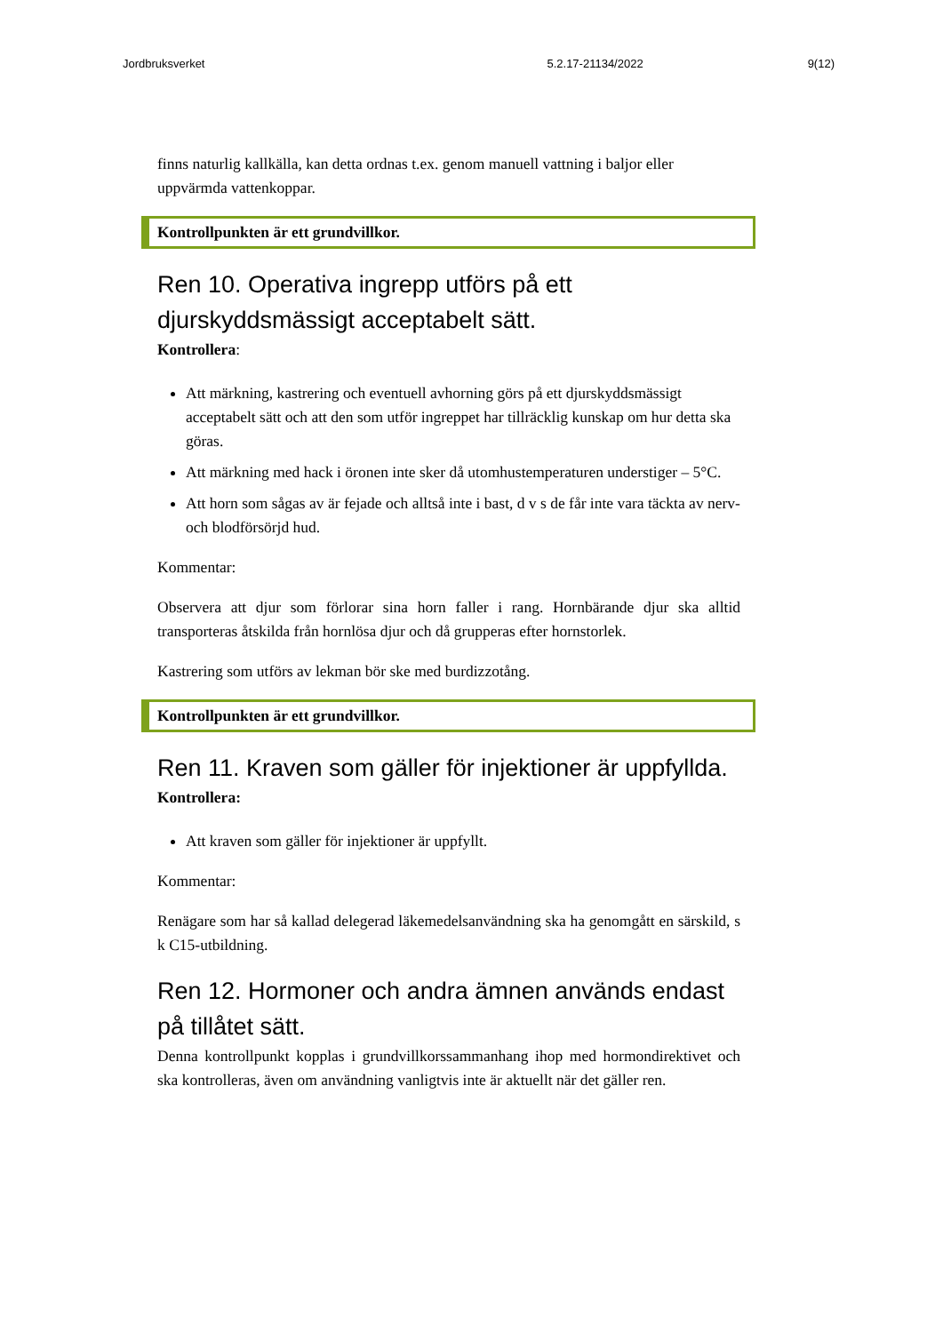Jordbruksverket 5.2.17-21134/2022 9(12)
finns naturlig kallkälla, kan detta ordnas t.ex. genom manuell vattning i baljor eller uppvärmda vattenkoppar.
Kontrollpunkten är ett grundvillkor.
Ren 10. Operativa ingrepp utförs på ett djurskyddsmässigt acceptabelt sätt.
Kontrollera:
Att märkning, kastrering och eventuell avhorning görs på ett djurskyddsmässigt acceptabelt sätt och att den som utför ingreppet har tillräcklig kunskap om hur detta ska göras.
Att märkning med hack i öronen inte sker då utomhustemperaturen understiger – 5°C.
Att horn som sågas av är fejade och alltså inte i bast, d v s de får inte vara täckta av nerv- och blodförsörjd hud.
Kommentar:
Observera att djur som förlorar sina horn faller i rang. Hornbärande djur ska alltid transporteras åtskilda från hornlösa djur och då grupperas efter hornstorlek.
Kastrering som utförs av lekman bör ske med burdizzotång.
Kontrollpunkten är ett grundvillkor.
Ren 11. Kraven som gäller för injektioner är uppfyllda.
Kontrollera:
Att kraven som gäller för injektioner är uppfyllt.
Kommentar:
Renägare som har så kallad delegerad läkemedelsanvändning ska ha genomgått en särskild, s k C15-utbildning.
Ren 12. Hormoner och andra ämnen används endast på tillåtet sätt.
Denna kontrollpunkt kopplas i grundvillkorssammanhang ihop med hormondirektivet och ska kontrolleras, även om användning vanligtvis inte är aktuellt när det gäller ren.